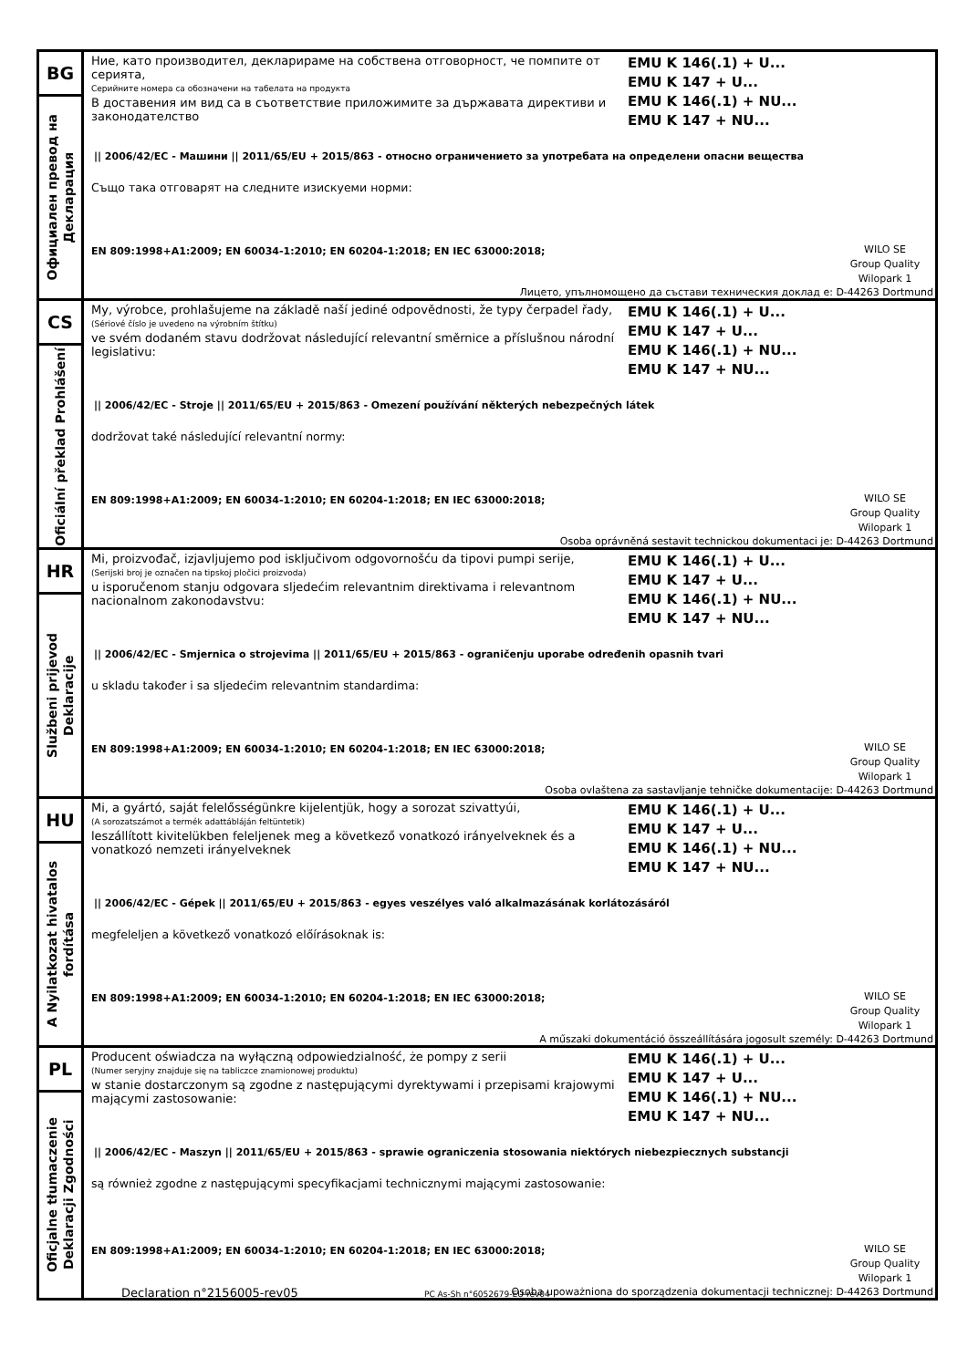BG
Официален превод на
Декларация
Ние, като производител, декларираме на собствена отговорност, че помпите от серията,
Серийните номера са обозначени на табелата на продукта
В доставения им вид са в съответствие приложимите за държавата директиви и законодателство
EMU K 146(.1) + U...
EMU K 147 + U...
EMU K 146(.1) + NU...
EMU K 147 + NU...
|| 2006/42/EC - Машини || 2011/65/EU + 2015/863 - относно ограничението за употребата на определени опасни вещества
Също така отговарят на следните изискуеми норми:
EN 809:1998+A1:2009; EN 60034-1:2010; EN 60204-1:2018; EN IEC 63000:2018;
WILO SE
Group Quality
Wilopark 1
Лицето, упълномощено да състави техническия доклад е: D-44263 Dortmund
CS
Oficiální překlad Prohlášení
My, výrobce, prohlašujeme na základě naší jediné odpovědnosti, že typy čerpadel řady,
(Sériové číslo je uvedeno na výrobním štítku)
ve svém dodaném stavu dodržovat následující relevantní směrnice a příslušnou národní legislativu:
EMU K 146(.1) + U...
EMU K 147 + U...
EMU K 146(.1) + NU...
EMU K 147 + NU...
|| 2006/42/EC - Stroje || 2011/65/EU + 2015/863 - Omezení používání některých nebezpečných látek
dodržovat také následující relevantní normy:
EN 809:1998+A1:2009; EN 60034-1:2010; EN 60204-1:2018; EN IEC 63000:2018;
WILO SE
Group Quality
Wilopark 1
Osoba oprávněná sestavit technickou dokumentaci je: D-44263 Dortmund
HR
Službeni prijevod
Deklaracije
Mi, proizvođač, izjavljujemo pod isključivom odgovornošću da tipovi pumpi serije,
(Serijski broj je označen na tipskoj pločici proizvoda)
u isporučenom stanju odgovara sljedećim relevantnim direktivama i relevantnom nacionalnom zakonodavstvu:
EMU K 146(.1) + U...
EMU K 147 + U...
EMU K 146(.1) + NU...
EMU K 147 + NU...
|| 2006/42/EC - Smjernica o strojevima || 2011/65/EU + 2015/863 - ograničenju uporabe određenih opasnih tvari
u skladu također i sa sljedećim relevantnim standardima:
EN 809:1998+A1:2009; EN 60034-1:2010; EN 60204-1:2018; EN IEC 63000:2018;
WILO SE
Group Quality
Wilopark 1
Osoba ovlaštena za sastavljanje tehničke dokumentacije: D-44263 Dortmund
HU
A Nyilatkozat hivatalos
fordítása
Mi, a gyártó, saját felelősségünkre kijelentjük, hogy a sorozat szivattyúi,
(A sorozatszámot a termék adattábláján feltüntetik)
leszállított kivitelükben feleljenek meg a következő vonatkozó irányelveknek és a vonatkozó nemzeti irányelveknek
EMU K 146(.1) + U...
EMU K 147 + U...
EMU K 146(.1) + NU...
EMU K 147 + NU...
|| 2006/42/EC - Gépek || 2011/65/EU + 2015/863 - egyes veszélyes való alkalmazásának korlátozásáról
megfeleljen a következő vonatkozó előírásoknak is:
EN 809:1998+A1:2009; EN 60034-1:2010; EN 60204-1:2018; EN IEC 63000:2018;
WILO SE
Group Quality
Wilopark 1
A műszaki dokumentáció összeállítására jogosult személy: D-44263 Dortmund
PL
Oficjalne tłumaczenie
Deklaracji Zgodności
Producent oświadcza na wyłączną odpowiedzialność, że pompy z serii
(Numer seryjny znajduje się na tabliczce znamionowej produktu)
w stanie dostarczonym są zgodne z następującymi dyrektywami i przepisami krajowymi mającymi zastosowanie:
EMU K 146(.1) + U...
EMU K 147 + U...
EMU K 146(.1) + NU...
EMU K 147 + NU...
|| 2006/42/EC - Maszyn || 2011/65/EU + 2015/863 - sprawie ograniczenia stosowania niektórych niebezpiecznych substancji
są również zgodne z następującymi specyfikacjami technicznymi mającymi zastosowanie:
EN 809:1998+A1:2009; EN 60034-1:2010; EN 60204-1:2018; EN IEC 63000:2018;
WILO SE
Group Quality
Wilopark 1
Osoba upoważniona do sporządzenia dokumentacji technicznej: D-44263 Dortmund
Declaration n°2156005-rev05 PC As-Sh n°6052679-EU-rev04